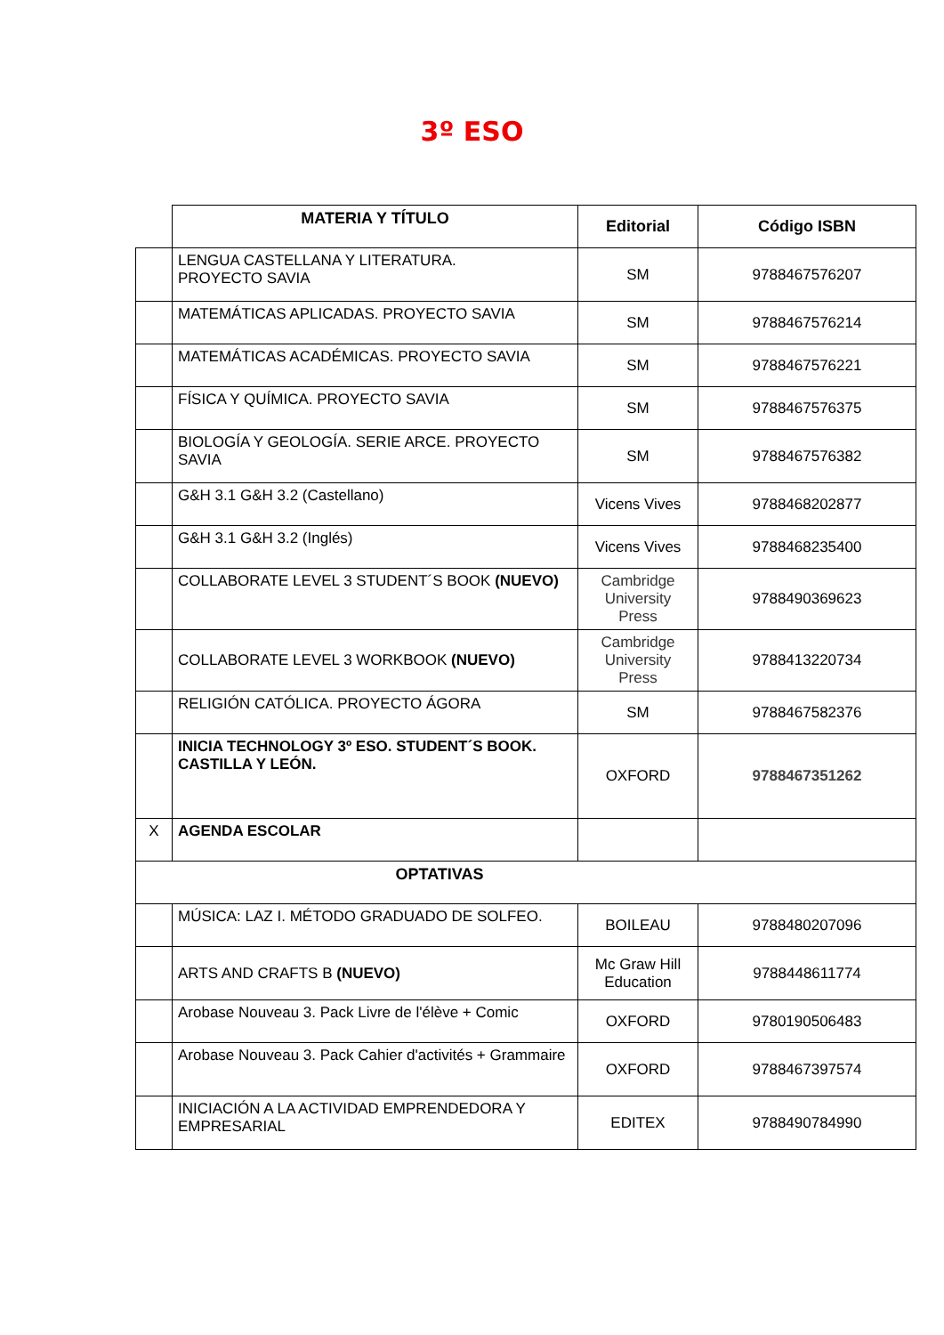3º ESO
| | MATERIA Y TÍTULO | Editorial | Código ISBN |
| | LENGUA CASTELLANA Y LITERATURA. PROYECTO SAVIA | SM | 9788467576207 |
| | MATEMÁTICAS APLICADAS. PROYECTO SAVIA | SM | 9788467576214 |
| | MATEMÁTICAS ACADÉMICAS. PROYECTO SAVIA | SM | 9788467576221 |
| | FÍSICA Y QUÍMICA. PROYECTO SAVIA | SM | 9788467576375 |
| | BIOLOGÍA Y GEOLOGÍA. SERIE ARCE. PROYECTO SAVIA | SM | 9788467576382 |
| | G&H 3.1 G&H 3.2 (Castellano) | Vicens Vives | 9788468202877 |
| | G&H 3.1 G&H 3.2 (Inglés) | Vicens Vives | 9788468235400 |
| | COLLABORATE LEVEL 3 STUDENT´S BOOK (NUEVO) | Cambridge University Press | 9788490369623 |
| | COLLABORATE LEVEL 3 WORKBOOK (NUEVO) | Cambridge University Press | 9788413220734 |
| | RELIGIÓN CATÓLICA. PROYECTO ÁGORA | SM | 9788467582376 |
| | INICIA TECHNOLOGY 3º ESO. STUDENT´S BOOK. CASTILLA Y LEÓN. | OXFORD | 9788467351262 |
| X | AGENDA ESCOLAR | | |
| OPTATIVAS | | | |
| | MÚSICA: LAZ I. MÉTODO GRADUADO DE SOLFEO. | BOILEAU | 9788480207096 |
| | ARTS AND CRAFTS B (NUEVO) | Mc Graw Hill Education | 9788448611774 |
| | Arobase Nouveau 3. Pack Livre de l'élève + Comic | OXFORD | 9780190506483 |
| | Arobase Nouveau 3. Pack Cahier d'activités + Grammaire | OXFORD | 9788467397574 |
| | INICIACIÓN A LA ACTIVIDAD EMPRENDEDORA Y EMPRESARIAL | EDITEX | 9788490784990 |